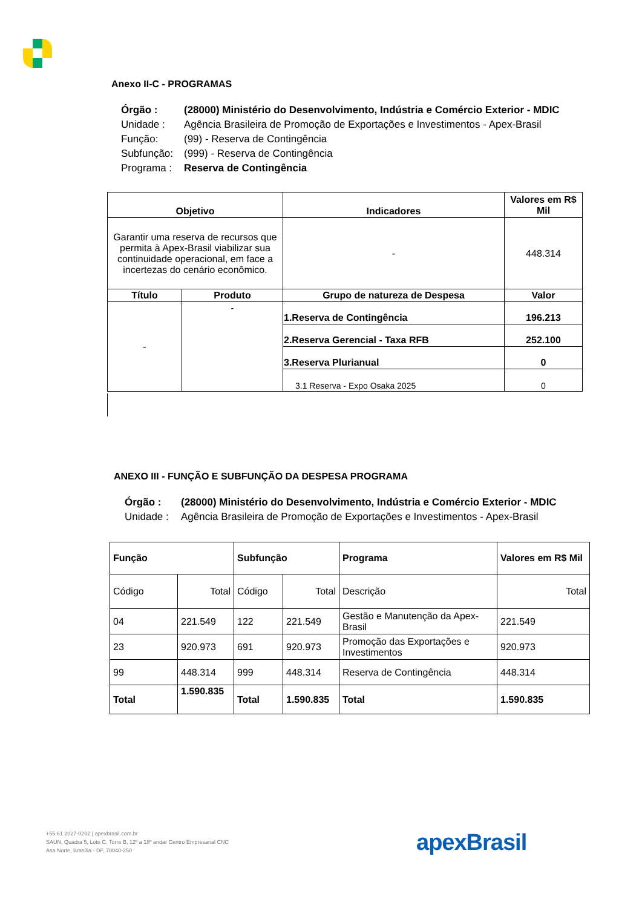Anexo II-C - PROGRAMAS
| Órgão : | (28000) Ministério do Desenvolvimento, Indústria e Comércio Exterior - MDIC |
| Unidade : | Agência Brasileira de Promoção de Exportações e Investimentos - Apex-Brasil |
| Função: | (99) - Reserva de Contingência |
| Subfunção: | (999) - Reserva de Contingência |
| Programa : | Reserva de Contingência |
| Objetivo | | Indicadores | Valores em R$ Mil |
| --- | --- | --- | --- |
| Garantir uma reserva de recursos que permita à Apex-Brasil viabilizar sua continuidade operacional, em face a incertezas do cenário econômico. | | - | 448.314 |
| Título | Produto | Grupo de natureza de Despesa | Valor |
| - | - | 1.Reserva de Contingência | 196.213 |
| | | 2.Reserva Gerencial - Taxa RFB | 252.100 |
| | | 3.Reserva Plurianual | 0 |
| | | 3.1 Reserva - Expo Osaka 2025 | 0 |
ANEXO III - FUNÇÃO E SUBFUNÇÃO DA DESPESA PROGRAMA
| Órgão : | (28000) Ministério do Desenvolvimento, Indústria e Comércio Exterior - MDIC |
| Unidade : | Agência Brasileira de Promoção de Exportações e Investimentos - Apex-Brasil |
| Função | | Subfunção | | Programa | Valores em R$ Mil |
| --- | --- | --- | --- | --- | --- |
| Código | Total | Código | Total | Descrição | Total |
| 04 | 221.549 | 122 | 221.549 | Gestão e Manutenção da Apex-Brasil | 221.549 |
| 23 | 920.973 | 691 | 920.973 | Promoção das Exportações e Investimentos | 920.973 |
| 99 | 448.314 | 999 | 448.314 | Reserva de Contingência | 448.314 |
| Total | 1.590.835 | Total | 1.590.835 | Total | 1.590.835 |
+55 61 2027-0202 | apexbrasil.com.br
SAUN, Quadra 5, Lote C, Torre B, 12º a 18º andar Centro Empresarial CNC
Asa Norte, Brasília - DF, 70040-250
apexBrasil